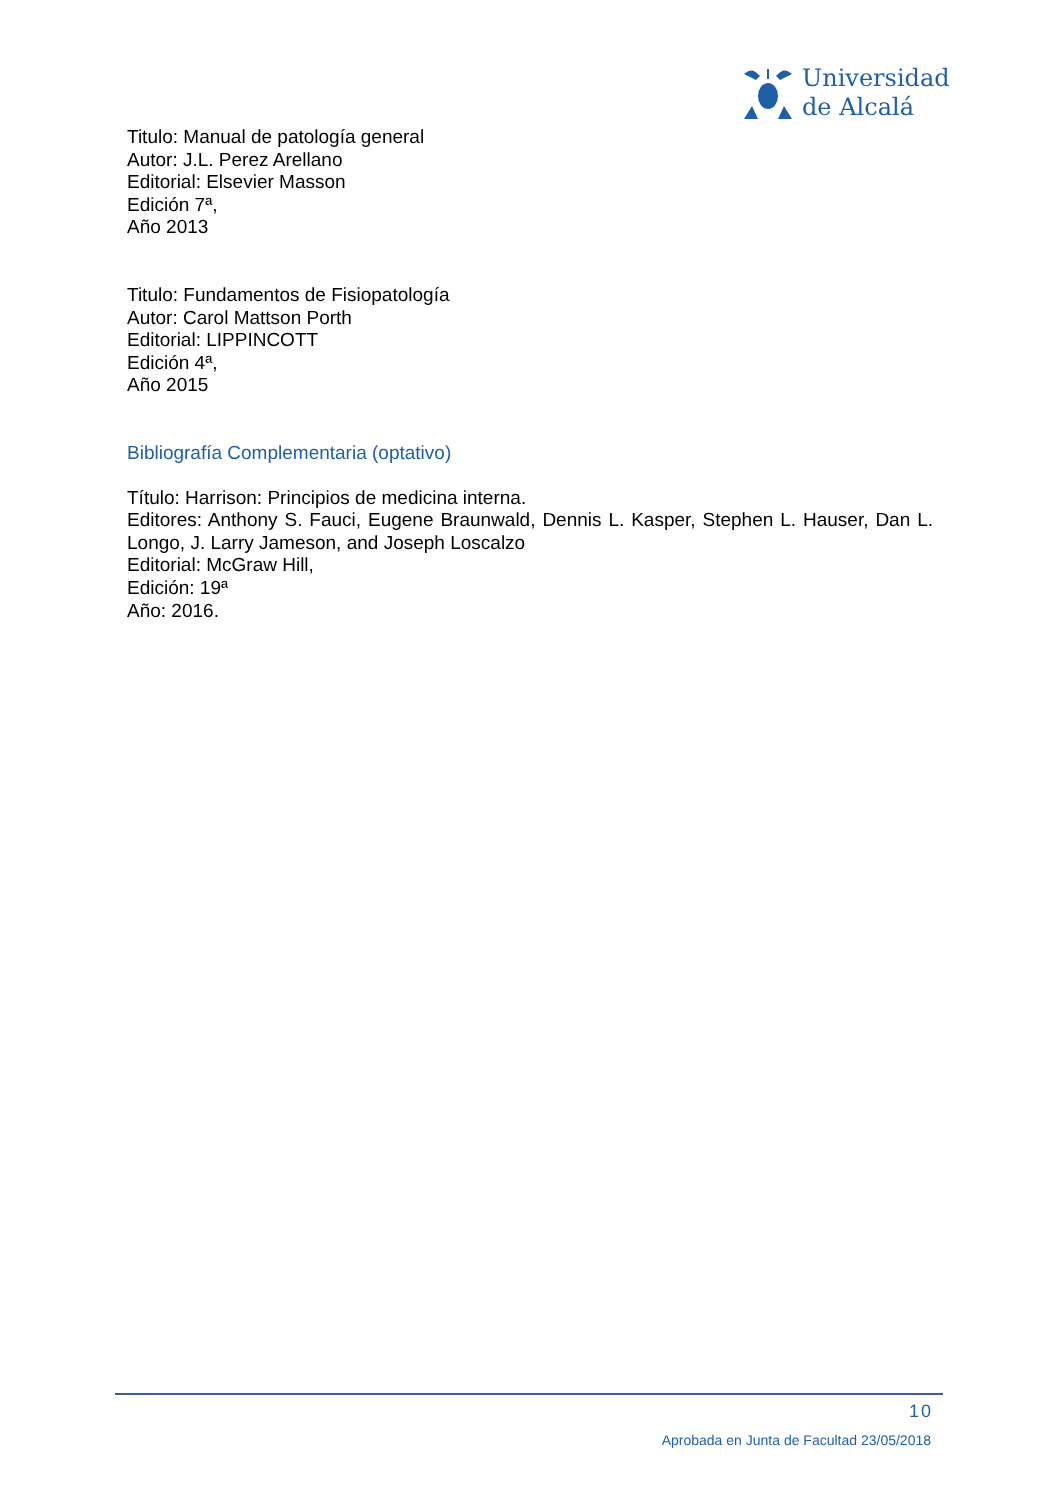Universidad
de Alcalá
Titulo: Manual de patología general
Autor: J.L. Perez Arellano
Editorial: Elsevier Masson
Edición 7ª,
Año 2013
Titulo: Fundamentos de Fisiopatología
Autor: Carol Mattson Porth
Editorial: LIPPINCOTT
Edición 4ª,
Año 2015
Bibliografía Complementaria (optativo)
Título: Harrison: Principios de medicina interna.
Editores: Anthony S. Fauci, Eugene Braunwald, Dennis L. Kasper, Stephen L. Hauser, Dan L. Longo, J. Larry Jameson, and Joseph Loscalzo
Editorial: McGraw Hill,
Edición: 19ª
Año: 2016.
10
Aprobada en Junta de Facultad 23/05/2018